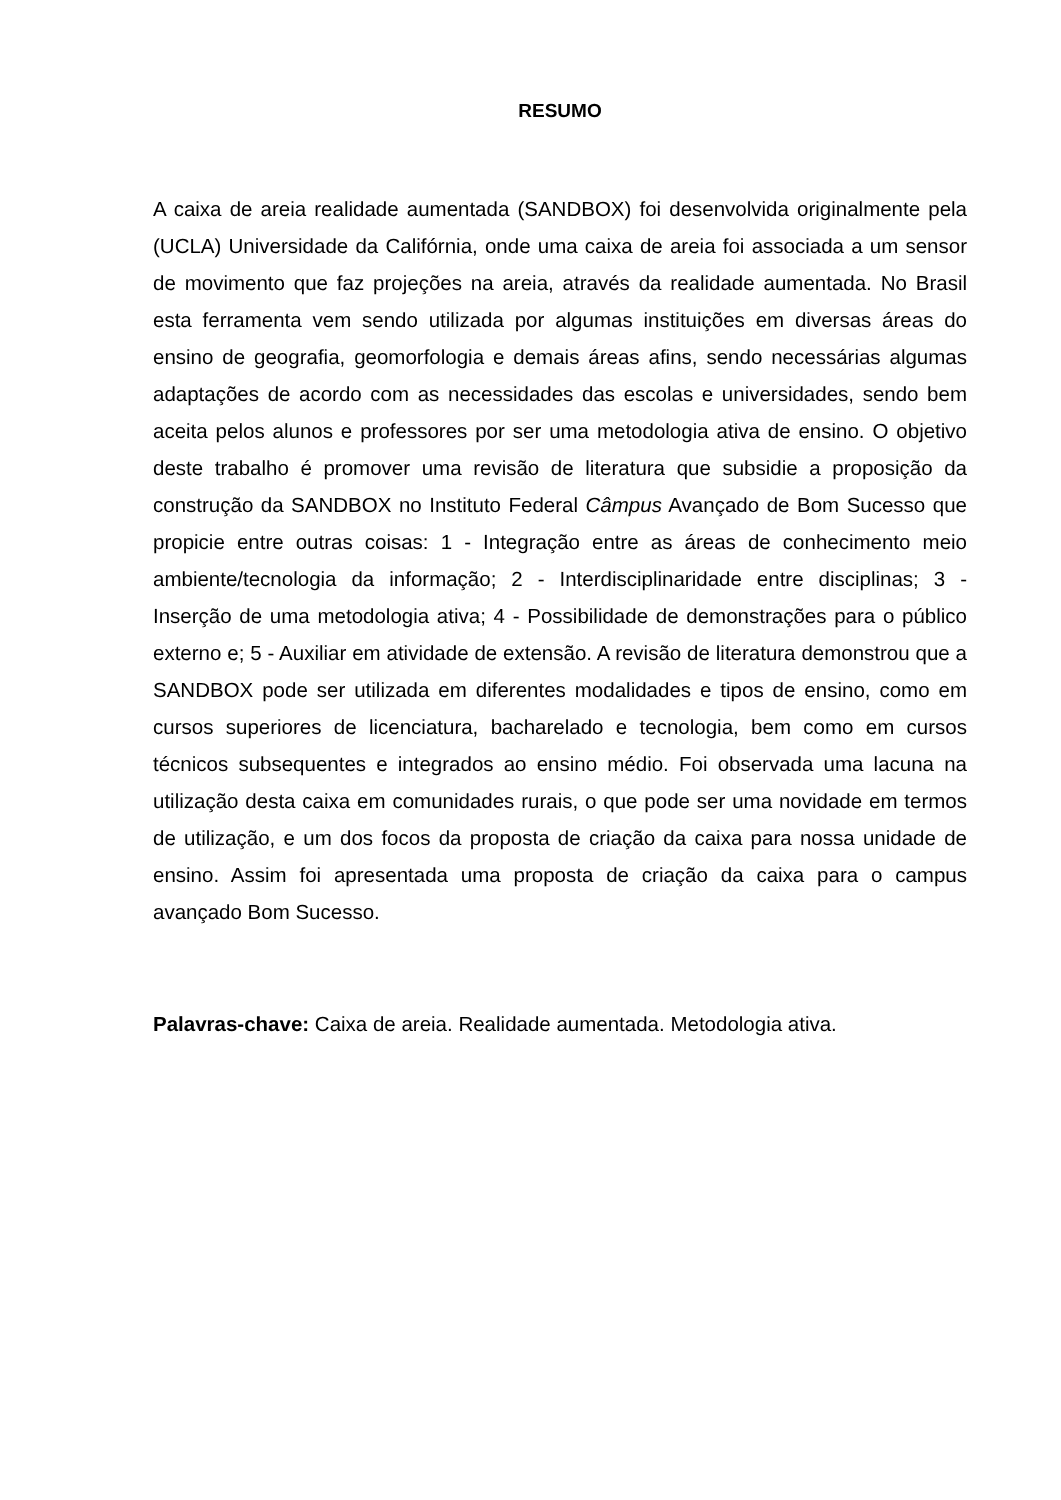RESUMO
A caixa de areia realidade aumentada (SANDBOX) foi desenvolvida originalmente pela (UCLA) Universidade da Califórnia, onde uma caixa de areia foi associada a um sensor de movimento que faz projeções na areia, através da realidade aumentada. No Brasil esta ferramenta vem sendo utilizada por algumas instituições em diversas áreas do ensino de geografia, geomorfologia e demais áreas afins, sendo necessárias algumas adaptações de acordo com as necessidades das escolas e universidades, sendo bem aceita pelos alunos e professores por ser uma metodologia ativa de ensino. O objetivo deste trabalho é promover uma revisão de literatura que subsidie a proposição da construção da SANDBOX no Instituto Federal Câmpus Avançado de Bom Sucesso que propicie entre outras coisas: 1 - Integração entre as áreas de conhecimento meio ambiente/tecnologia da informação; 2 - Interdisciplinaridade entre disciplinas; 3 - Inserção de uma metodologia ativa; 4 - Possibilidade de demonstrações para o público externo e; 5 - Auxiliar em atividade de extensão. A revisão de literatura demonstrou que a SANDBOX pode ser utilizada em diferentes modalidades e tipos de ensino, como em cursos superiores de licenciatura, bacharelado e tecnologia, bem como em cursos técnicos subsequentes e integrados ao ensino médio. Foi observada uma lacuna na utilização desta caixa em comunidades rurais, o que pode ser uma novidade em termos de utilização, e um dos focos da proposta de criação da caixa para nossa unidade de ensino. Assim foi apresentada uma proposta de criação da caixa para o campus avançado Bom Sucesso.
Palavras-chave: Caixa de areia. Realidade aumentada. Metodologia ativa.